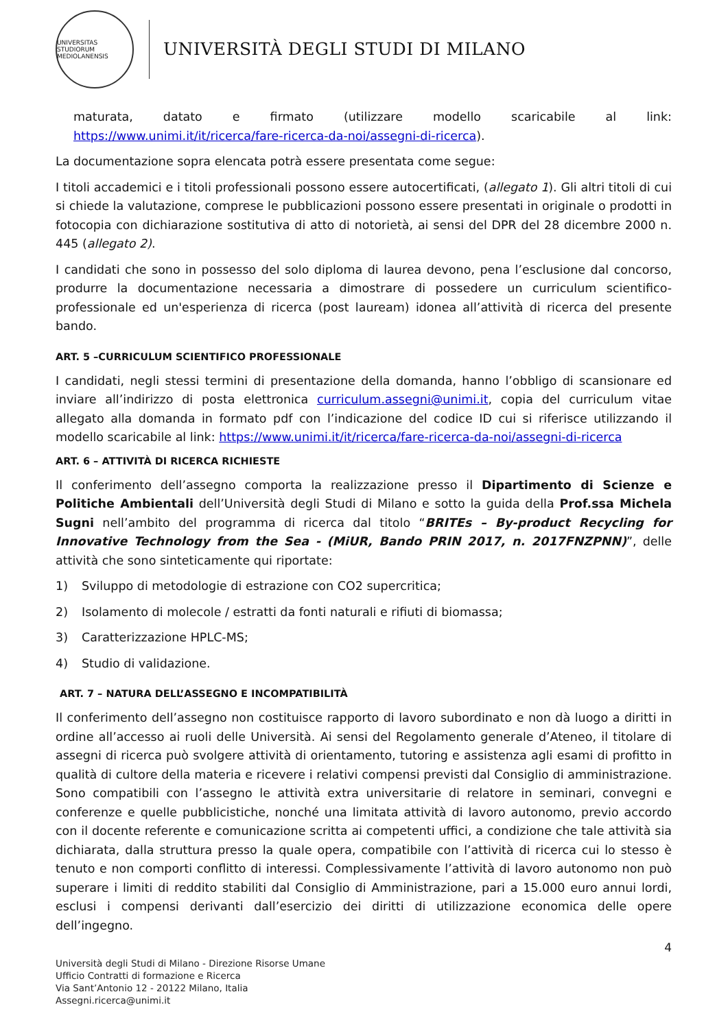UNIVERSITAS STUDIORUM MEDIOLANENSIS
UNIVERSITÀ DEGLI STUDI DI MILANO
maturata, datato e firmato (utilizzare modello scaricabile al link: https://www.unimi.it/it/ricerca/fare-ricerca-da-noi/assegni-di-ricerca).
La documentazione sopra elencata potrà essere presentata come segue:
I titoli accademici e i titoli professionali possono essere autocertificati, (allegato 1). Gli altri titoli di cui si chiede la valutazione, comprese le pubblicazioni possono essere presentati in originale o prodotti in fotocopia con dichiarazione sostitutiva di atto di notorietà, ai sensi del DPR del 28 dicembre 2000 n. 445 (allegato 2).
I candidati che sono in possesso del solo diploma di laurea devono, pena l’esclusione dal concorso, produrre la documentazione necessaria a dimostrare di possedere un curriculum scientifico-professionale ed un'esperienza di ricerca (post lauream) idonea all’attività di ricerca del presente bando.
ART. 5 –CURRICULUM SCIENTIFICO PROFESSIONALE
I candidati, negli stessi termini di presentazione della domanda, hanno l’obbligo di scansionare ed inviare all’indirizzo di posta elettronica curriculum.assegni@unimi.it, copia del curriculum vitae allegato alla domanda in formato pdf con l’indicazione del codice ID cui si riferisce utilizzando il modello scaricabile al link: https://www.unimi.it/it/ricerca/fare-ricerca-da-noi/assegni-di-ricerca
ART. 6 – ATTIVITÀ DI RICERCA RICHIESTE
Il conferimento dell’assegno comporta la realizzazione presso il Dipartimento di Scienze e Politiche Ambientali dell’Università degli Studi di Milano e sotto la guida della Prof.ssa Michela Sugni nell’ambito del programma di ricerca dal titolo “BRITEs – By-product Recycling for Innovative Technology from the Sea - (MiUR, Bando PRIN 2017, n. 2017FNZPNN)”, delle attività che sono sinteticamente qui riportate:
1) Sviluppo di metodologie di estrazione con CO2 supercritica;
2) Isolamento di molecole / estratti da fonti naturali e rifiuti di biomassa;
3) Caratterizzazione HPLC-MS;
4) Studio di validazione.
ART. 7 – NATURA DELL’ASSEGNO E INCOMPATIBILITÀ
Il conferimento dell’assegno non costituisce rapporto di lavoro subordinato e non dà luogo a diritti in ordine all’accesso ai ruoli delle Università. Ai sensi del Regolamento generale d’Ateneo, il titolare di assegni di ricerca può svolgere attività di orientamento, tutoring e assistenza agli esami di profitto in qualità di cultore della materia e ricevere i relativi compensi previsti dal Consiglio di amministrazione. Sono compatibili con l’assegno le attività extra universitarie di relatore in seminari, convegni e conferenze e quelle pubblicistiche, nonché una limitata attività di lavoro autonomo, previo accordo con il docente referente e comunicazione scritta ai competenti uffici, a condizione che tale attività sia dichiarata, dalla struttura presso la quale opera, compatibile con l’attività di ricerca cui lo stesso è tenuto e non comporti conflitto di interessi. Complessivamente l’attività di lavoro autonomo non può superare i limiti di reddito stabiliti dal Consiglio di Amministrazione, pari a 15.000 euro annui lordi, esclusi i compensi derivanti dall’esercizio dei diritti di utilizzazione economica delle opere dell’ingegno.
4
Università degli Studi di Milano - Direzione Risorse Umane
Ufficio Contratti di formazione e Ricerca
Via Sant’Antonio 12 - 20122 Milano, Italia
Assegni.ricerca@unimi.it